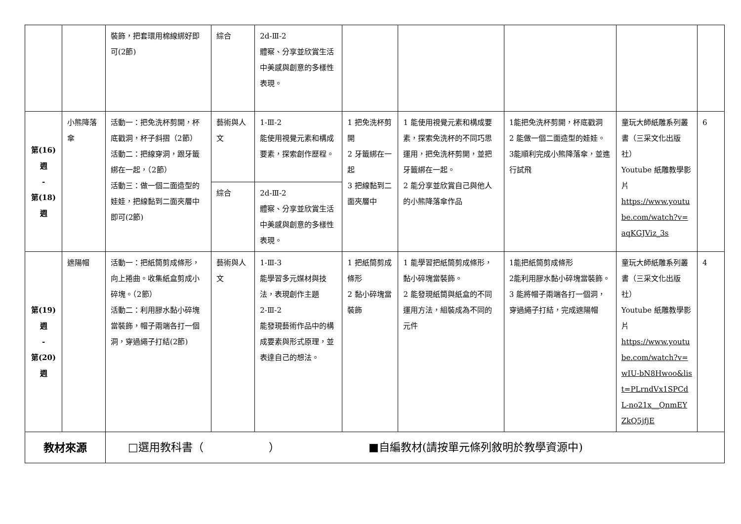| | | 裝飾，把套環用棉線綁好即可(2節) | 綜合 | 2d-Ⅲ-2 體察、分享並欣賞生活中美感與創意的多樣性表現。 | | | | | |
| 第(16)週 - 第(18)週 | 小熊降落傘 | 活動一：把免洗杯剪開，杯底戳洞，杯子斜摺（2節） 活動二：把線穿洞，跟牙籤綁在一起，（2節） 活動三：做一個二面造型的娃娃，把線黏到二面夾層中即可(2節) | 藝術與人文 | 1-Ⅲ-2 能使用視覺元素和構成要素，探索創作歷程。 | 1 把免洗杯剪開 2 牙籤綁在一起 3 把線黏到二面夾層中 | 1 能使用視覺元素和構成要素，探索免洗杯的不同巧思運用，把免洗杯剪開，並把牙籤綁在一起。 2 能分享並欣賞自己與他人的小熊降落傘作品 | 1能把免洗杯剪開，杯底戳洞 2 能做一個二面造型的娃娃。 3能順利完成小熊降落傘，並進行試飛 | 童玩大師紙雕系列叢書（三采文化出版社） Youtube 紙雕教學影片 https://www.youtube.com/watch?v=aqKGJViz_3s | 6 |
| | | | 綜合 | 2d-Ⅲ-2 體察、分享並欣賞生活中美感與創意的多樣性表現。 | | | | | |
| 第(19)週 - 第(20)週 | 遮陽帽 | 活動一：把紙筒剪成條形，向上捲曲。收集紙盒剪成小碎塊。（2節） 活動二：利用膠水黏小碎塊當裝飾，帽子兩端各打一個洞，穿過繩子打結(2節) | 藝術與人文 | 1-Ⅲ-3 能學習多元媒材與技法，表現創作主題 2-Ⅲ-2 能發現藝術作品中的構成要素與形式原理，並表達自己的想法。 | 1 把紙筒剪成條形 2 黏小碎塊當裝飾 | 1 能學習把紙筒剪成條形，黏小碎塊當裝飾。 2 能發現紙筒與紙盒的不同運用方法，組裝成為不同的元件 | 1能把紙筒剪成條形 2能利用膠水黏小碎塊當裝飾。 3 能將帽子兩端各打一個洞，穿過繩子打結，完成遮陽帽 | 童玩大師紙雕系列叢書（三采文化出版社） Youtube 紙雕教學影片 https://www.youtube.com/watch?v=wIU-bN8Hwoo&list=PLrndVx1SPCdL-no21x__QnmEYZkQ5jfjE | 4 |
| 教材來源 | | □選用教科書（ ） ■自編教材(請按單元條列敘明於教學資源中) | | | | | | | |